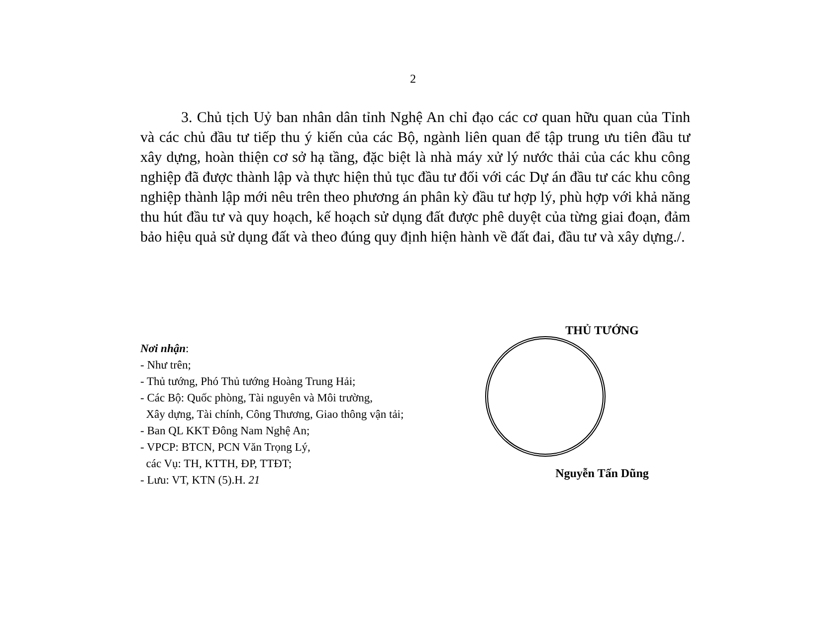2
3. Chủ tịch Uỷ ban nhân dân tỉnh Nghệ An chỉ đạo các cơ quan hữu quan của Tỉnh và các chủ đầu tư tiếp thu ý kiến của các Bộ, ngành liên quan để tập trung ưu tiên đầu tư xây dựng, hoàn thiện cơ sở hạ tầng, đặc biệt là nhà máy xử lý nước thải của các khu công nghiệp đã được thành lập và thực hiện thủ tục đầu tư đối với các Dự án đầu tư các khu công nghiệp thành lập mới nêu trên theo phương án phân kỳ đầu tư hợp lý, phù hợp với khả năng thu hút đầu tư và quy hoạch, kế hoạch sử dụng đất được phê duyệt của từng giai đoạn, đảm bảo hiệu quả sử dụng đất và theo đúng quy định hiện hành về đất đai, đầu tư và xây dựng./.
Nơi nhận:
- Như trên;
- Thủ tướng, Phó Thủ tướng Hoàng Trung Hải;
- Các Bộ: Quốc phòng, Tài nguyên và Môi trường,
Xây dựng, Tài chính, Công Thương, Giao thông vận tải;
- Ban QL KKT Đông Nam Nghệ An;
- VPCP: BTCN, PCN Văn Trọng Lý,
các Vụ: TH, KTTH, ĐP, TTĐT;
- Lưu: VT, KTN (5).H. 21
THỦ TƯỚNG
Nguyễn Tấn Dũng